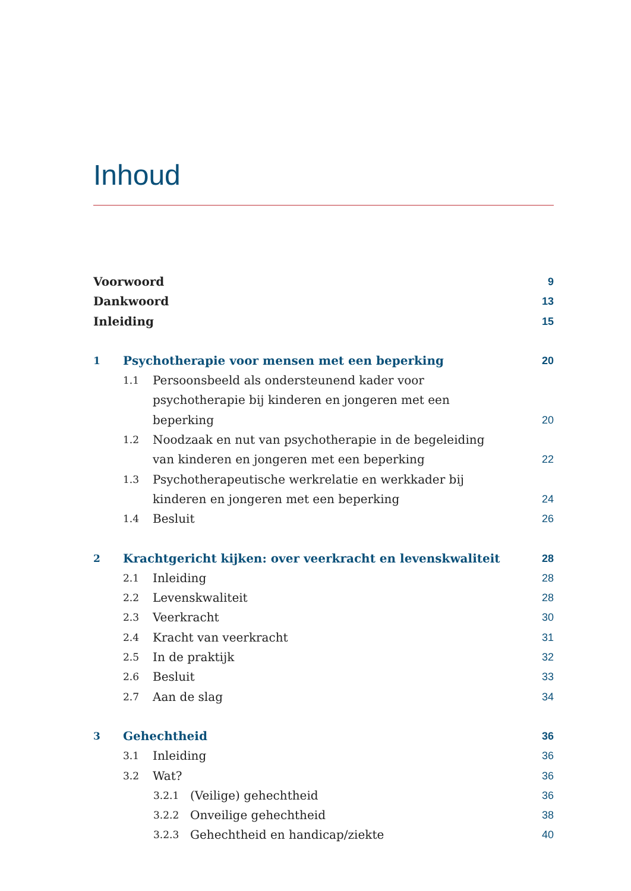Inhoud
Voorwoord 9
Dankwoord 13
Inleiding 15
1 Psychotherapie voor mensen met een beperking 20
1.1 Persoonsbeeld als ondersteunend kader voor psychothera­pie bij kinderen en jongeren met een beperking 20
1.2 Noodzaak en nut van psychotherapie in de begeleiding van kinderen en jongeren met een beperking 22
1.3 Psychotherapeutische werkrelatie en werkkader bij kinde­ren en jongeren met een beperking 24
1.4 Besluit 26
2 Krachtgericht kijken: over veerkracht en levenskwaliteit 28
2.1 Inleiding 28
2.2 Levenskwaliteit 28
2.3 Veerkracht 30
2.4 Kracht van veerkracht 31
2.5 In de praktijk 32
2.6 Besluit 33
2.7 Aan de slag 34
3 Gehechtheid 36
3.1 Inleiding 36
3.2 Wat? 36
3.2.1 (Veilige) gehechtheid 36
3.2.2 Onveilige gehechtheid 38
3.2.3 Gehechtheid en handicap/ziekte 40